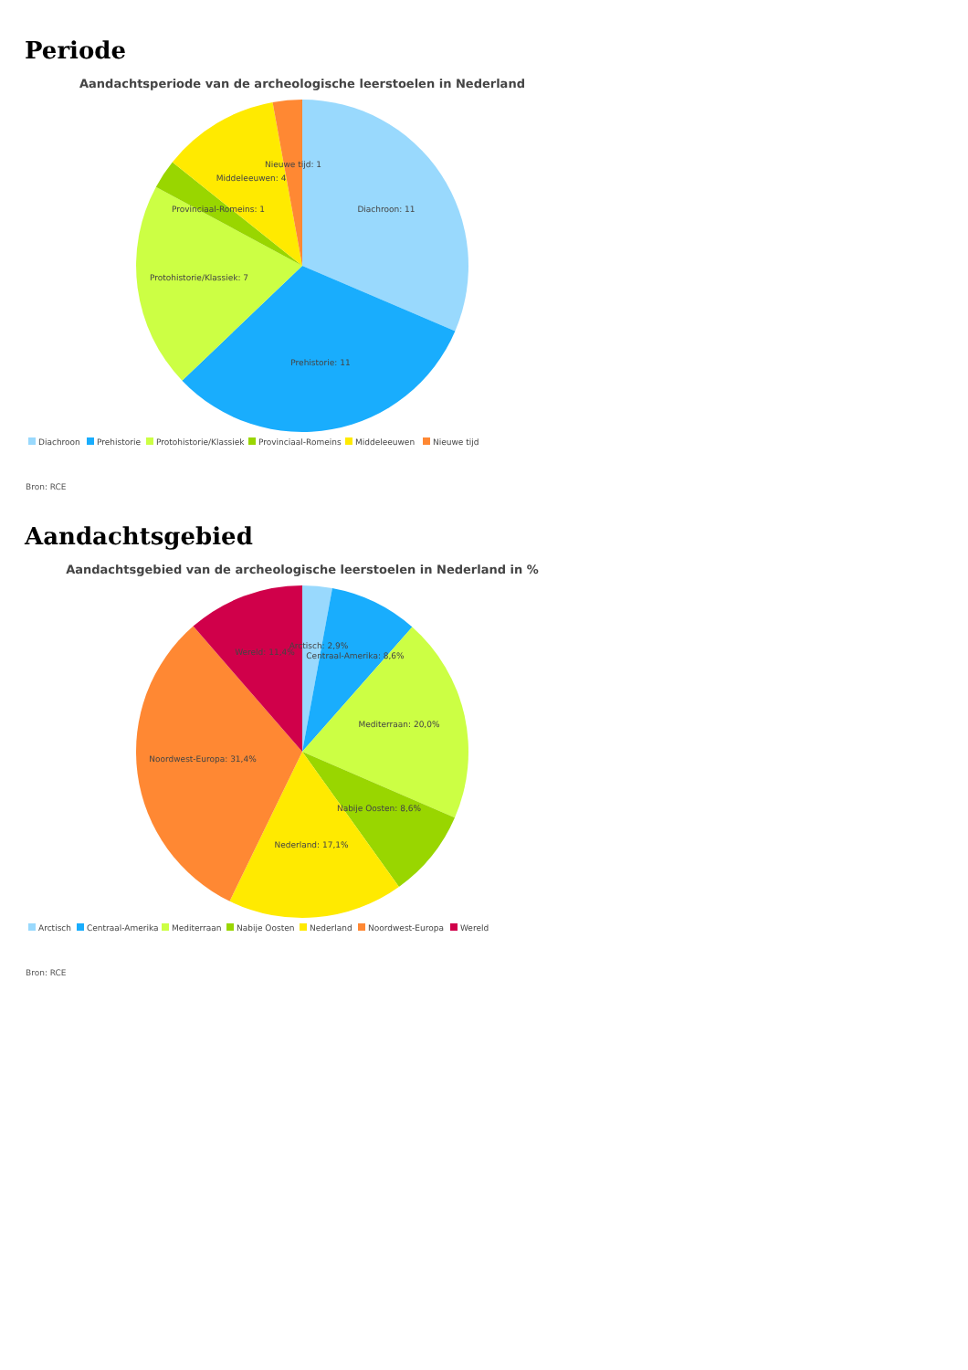Periode
Aandachtsperiode van de archeologische leerstoelen in Nederland
Nieuwe tijd: 1
Middeleeuwen: 4
Provinciaal-Romeins: 1
Diachroon: 11
Protohistorie/Klassiek: 7
Prehistorie: 11
Diachroon
Prehistorie
Protohistorie/Klassiek
Provinciaal-Romeins
Middeleeuwen
Nieuwe tijd
Bron: RCE
Aandachtsgebied
Aandachtsgebied van de archeologische leerstoelen in Nederland in %
Wereld: 11,4%
Arctisch: 2,9%
Centraal-Amerika: 8,6%
Mediterraan: 20,0%
Noordwest-Europa: 31,4%
Nabije Oosten: 8,6%
Nederland: 17,1%
Arctisch
Centraal-Amerika
Mediterraan
Nabije Oosten
Nederland
Noordwest-Europa
Wereld
Bron: RCE